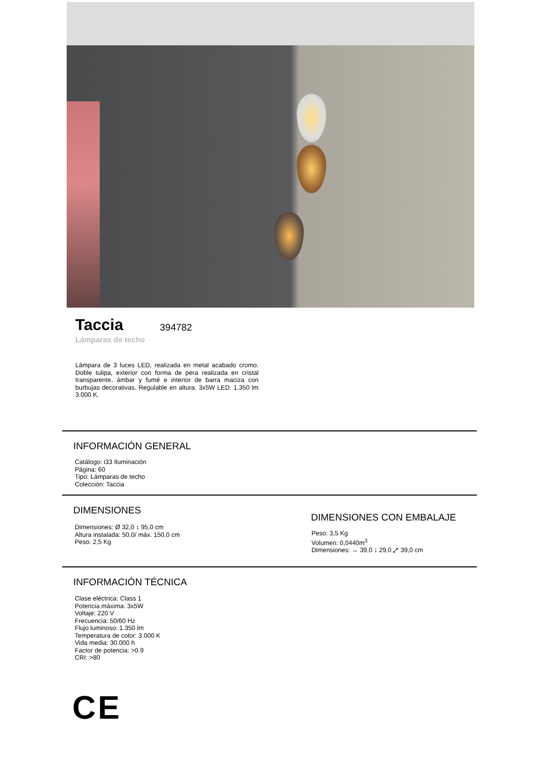Taccia 394782
Lámparas de techo
Lámpara de 3 luces LED, realizada en metal acabado cromo. Doble tulipa, exterior con forma de pera realizada en cristal transparente, ámbar y fumé e interior de barra maciza con burbujas decorativas. Regulable en altura. 3x5W LED. 1.350 lm 3.000 K.
INFORMACIÓN GENERAL
Catálogo: i33 Iluminación
Página: 60
Tipo: Lámparas de techo
Colección: Taccia
DIMENSIONES
Dimensiones: Ø 32,0 ↕ 95,0 cm
Altura instalada: 50,0/ máx. 150,0 cm
Peso: 2,5 Kg
DIMENSIONES CON EMBALAJE
Peso: 3,5 Kg
Volumen: 0,0440m<sup>3</sup>
Dimensiones: ↔ 39,0 ↕ 29,0 ⤢ 39,0 cm
INFORMACIÓN TÉCNICA
Clase eléctrica: Class 1
Potencia máxima: 3x5W
Voltaje: 220 V
Frecuencia: 50/60 Hz
Flujo luminoso: 1.350 lm
Temperatura de color: 3.000 K
Vida media: 30.000 h
Factor de potencia: >0.9
CRI: >80
CE